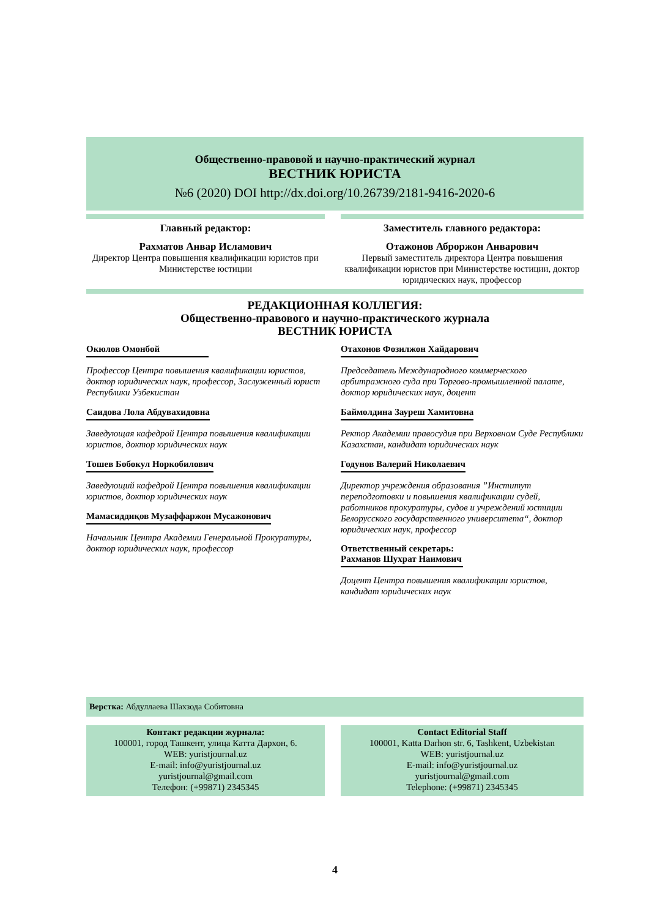Общественно-правовой и научно-практический журнал
ВЕСТНИК ЮРИСТА
№6 (2020) DOI http://dx.doi.org/10.26739/2181-9416-2020-6
Главный редактор:
Рахматов Анвар Исламович
Директор Центра повышения квалификации юристов при Министерстве юстиции
Заместитель главного редактора:
Отажонов Аброржон Анварович
Первый заместитель директора Центра повышения квалификации юристов при Министерстве юстиции, доктор юридических наук, профессор
РЕДАКЦИОННАЯ КОЛЛЕГИЯ:
Общественно-правового и научно-практического журнала
ВЕСТНИК ЮРИСТА
Окюлов Омонбой
Профессор Центра повышения квалификации юристов, доктор юридических наук, профессор, Заслуженный юрист Республики Узбекистан
Саидова Лола Абдувахидовна
Заведующая кафедрой Центра повышения квалификации юристов, доктор юридических наук
Тошев Бобокул Норкобилович
Заведующий кафедрой Центра повышения квалификации юристов, доктор юридических наук
Мамасиддиқов Музаффаржон Мусажонович
Начальник Центра Академии Генеральной Прокуратуры, доктор юридических наук, профессор
Отахонов Фозилжон Хайдарович
Председатель Международного коммерческого арбитражного суда при Торгово-промышленной палате, доктор юридических наук, доцент
Баймолдина Зауреш Хамитовна
Ректор Академии правосудия при Верховном Суде Республики Казахстан, кандидат юридических наук
Годунов Валерий Николаевич
Директор учреждения образования ”Институт переподготовки и повышения квалификации судей, работников прокуратуры, судов и учреждений юстиции Белорусского государственного университета“, доктор юридических наук, профессор
Ответственный секретарь:
Рахманов Шухрат Наимович
Доцент Центра повышения квалификации юристов, кандидат юридических наук
Верстка: Абдуллаева Шахзода Собитовна
Контакт редакции журнала:
100001, город Ташкент, улица Катта Дархон, 6.
WEB: yuristjournal.uz
E-mail: info@yuristjournal.uz
yuristjournal@gmail.com
Телефон: (+99871) 2345345
Contact Editorial Staff
100001, Katta Darhon str. 6, Tashkent, Uzbekistan
WEB: yuristjournal.uz
E-mail: info@yuristjournal.uz
yuristjournal@gmail.com
Telephone: (+99871) 2345345
4